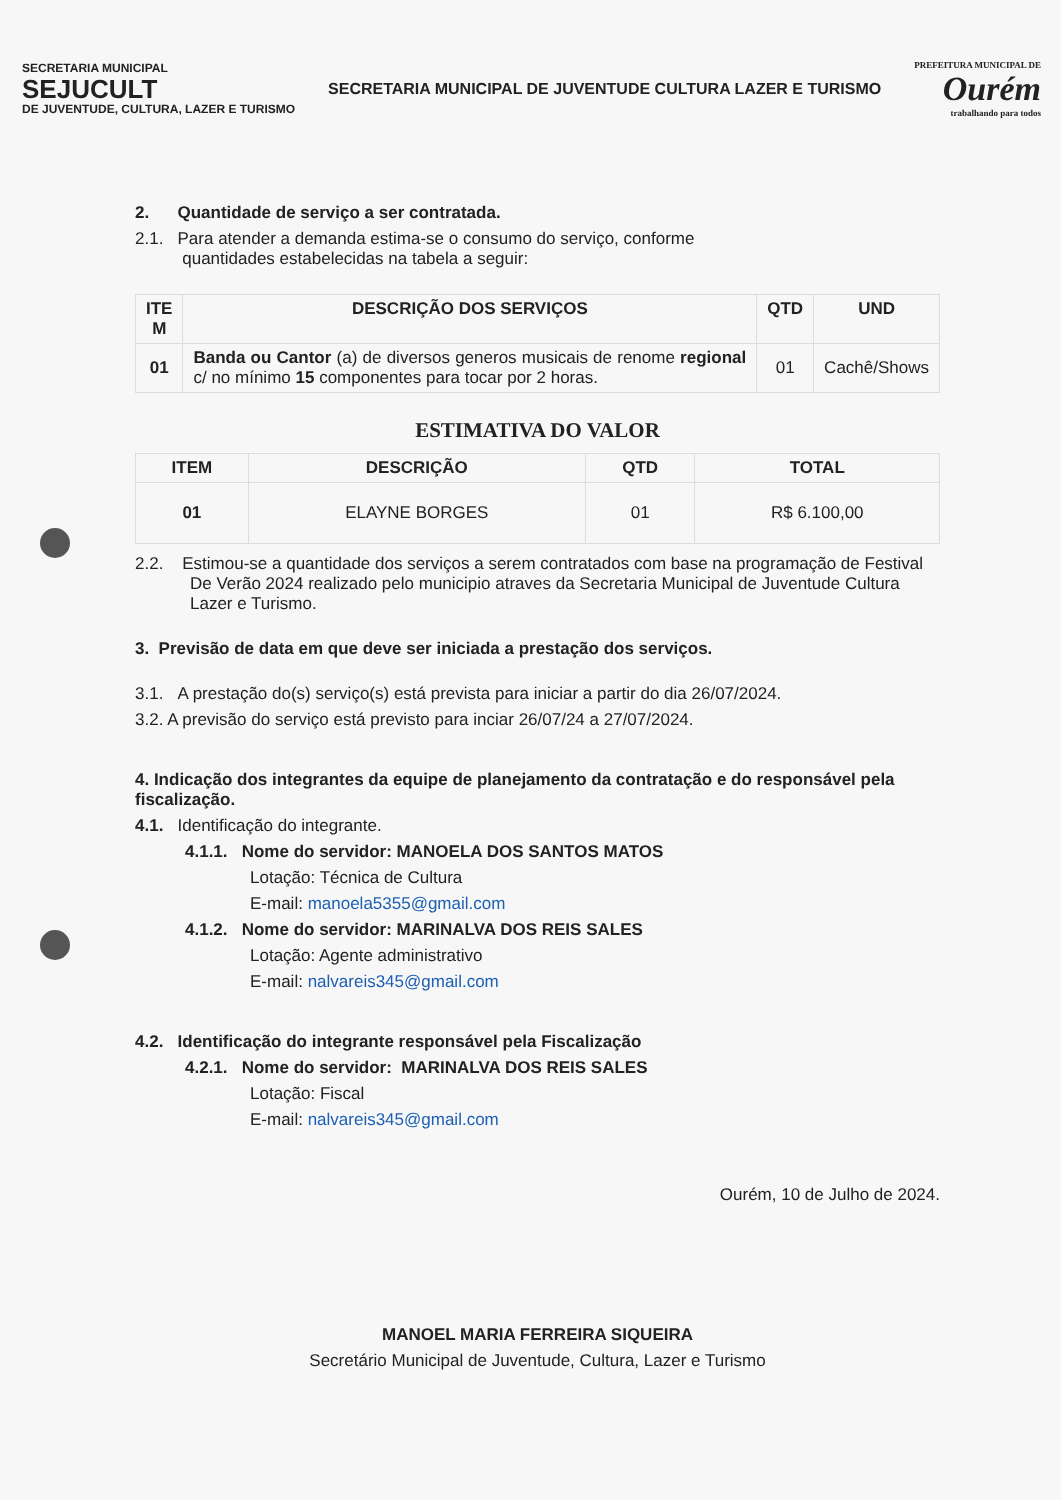SECRETARIA MUNICIPAL
SEJUCULT
DE JUVENTUDE, CULTURA, LAZER E TURISMO
SECRETARIA MUNICIPAL DE JUVENTUDE CULTURA LAZER E TURISMO
PREFEITURA MUNICIPAL DE
Ourém
trabalhando para todos
2. Quantidade de serviço a ser contratada.
2.1. Para atender a demanda estima-se o consumo do serviço, conforme
quantidades estabelecidas na tabela a seguir:
| ITE M | DESCRIÇÃO DOS SERVIÇOS | QTD | UND |
| --- | --- | --- | --- |
| 01 | Banda ou Cantor (a) de diversos generos musicais de renome regional c/ no mínimo 15 componentes para tocar por 2 horas. | 01 | Cachê/Shows |
ESTIMATIVA DO VALOR
| ITEM | DESCRIÇÃO | QTD | TOTAL |
| --- | --- | --- | --- |
| 01 | ELAYNE BORGES | 01 | R$ 6.100,00 |
2.2. Estimou-se a quantidade dos serviços a serem contratados com base na programação de Festival De Verão 2024 realizado pelo municipio atraves da Secretaria Municipal de Juventude Cultura Lazer e Turismo.
3. Previsão de data em que deve ser iniciada a prestação dos serviços.
3.1. A prestação do(s) serviço(s) está prevista para iniciar a partir do dia 26/07/2024.
3.2. A previsão do serviço está previsto para inciar 26/07/24 a 27/07/2024.
4. Indicação dos integrantes da equipe de planejamento da contratação e do responsável pela fiscalização.
4.1. Identificação do integrante.
4.1.1. Nome do servidor: MANOELA DOS SANTOS MATOS
Lotação: Técnica de Cultura
E-mail: manoela5355@gmail.com
4.1.2. Nome do servidor: MARINALVA DOS REIS SALES
Lotação: Agente administrativo
E-mail: nalvareis345@gmail.com
4.2. Identificação do integrante responsável pela Fiscalização
4.2.1. Nome do servidor: MARINALVA DOS REIS SALES
Lotação: Fiscal
E-mail: nalvareis345@gmail.com
Ourém, 10 de Julho de 2024.
MANOEL MARIA FERREIRA SIQUEIRA
Secretário Municipal de Juventude, Cultura, Lazer e Turismo